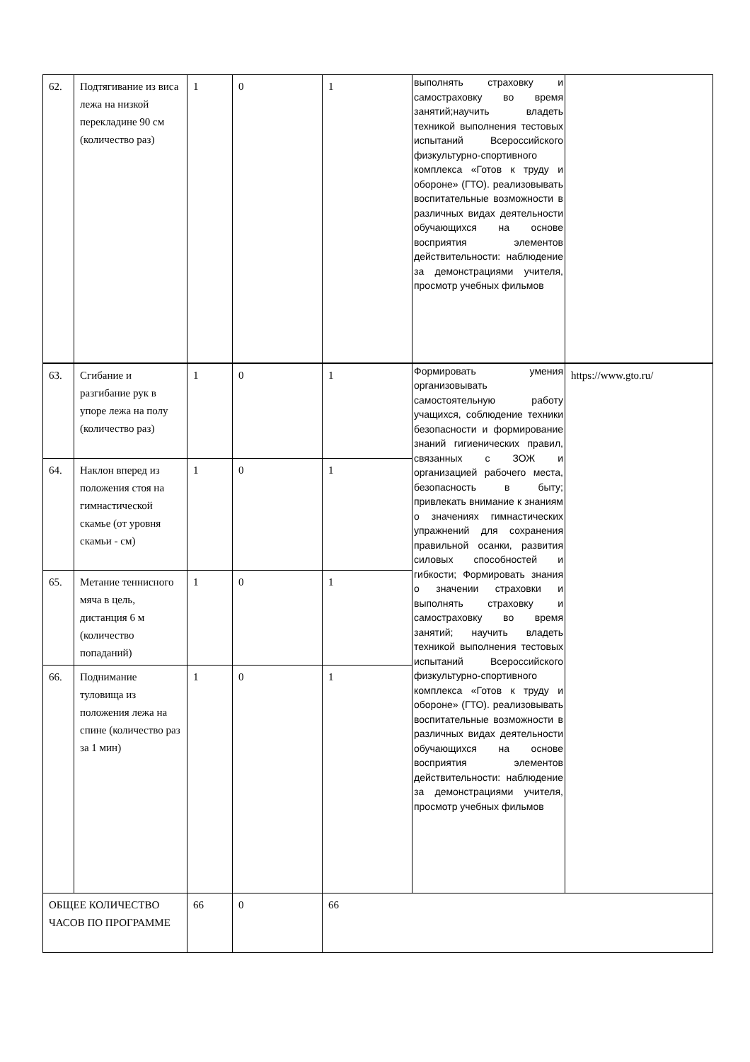| 62. | Подтягивание из виса лежа на низкой перекладине 90 см (количество раз) | 1 | 0 | 1 | выполнять страховку и самостраховку во время занятий;научить владеть техникой выполнения тестовых испытаний Всероссийского физкультурно-спортивного комплекса «Готов к труду и обороне» (ГТО). реализовывать воспитательные возможности в различных видах деятельности обучающихся на основе восприятия элементов действительности: наблюдение за демонстрациями учителя, просмотр учебных фильмов | |
| 63. | Сгибание и разгибание рук в упоре лежа на полу (количество раз) | 1 | 0 | 1 | Формировать умения организовывать самостоятельную работу учащихся, соблюдение техники безопасности и формирование знаний гигиенических правил, связанных с ЗОЖ и организацией рабочего места, безопасность в быту; привлекать внимание к знаниям о значениях гимнастических упражнений для сохранения правильной осанки, развития силовых способностей и гибкости; Формировать знания о значении страховки и выполнять страховку и самостраховку во время занятий; научить владеть техникой выполнения тестовых испытаний Всероссийского физкультурно-спортивного комплекса «Готов к труду и обороне» (ГТО). реализовывать воспитательные возможности в различных видах деятельности обучающихся на основе восприятия элементов действительности: наблюдение за демонстрациями учителя, просмотр учебных фильмов | https://www.gto.ru/ |
| 64. | Наклон вперед из положения стоя на гимнастической скамье (от уровня скамьи - см) | 1 | 0 | 1 | | |
| 65. | Метание теннисного мяча в цель, дистанция 6 м (количество попаданий) | 1 | 0 | 1 | | |
| 66. | Поднимание туловища из положения лежа на спине (количество раз за 1 мин) | 1 | 0 | 1 | | |
| ОБЩЕЕ КОЛИЧЕСТВО ЧАСОВ ПО ПРОГРАММЕ | | 66 | 0 | 66 | | |